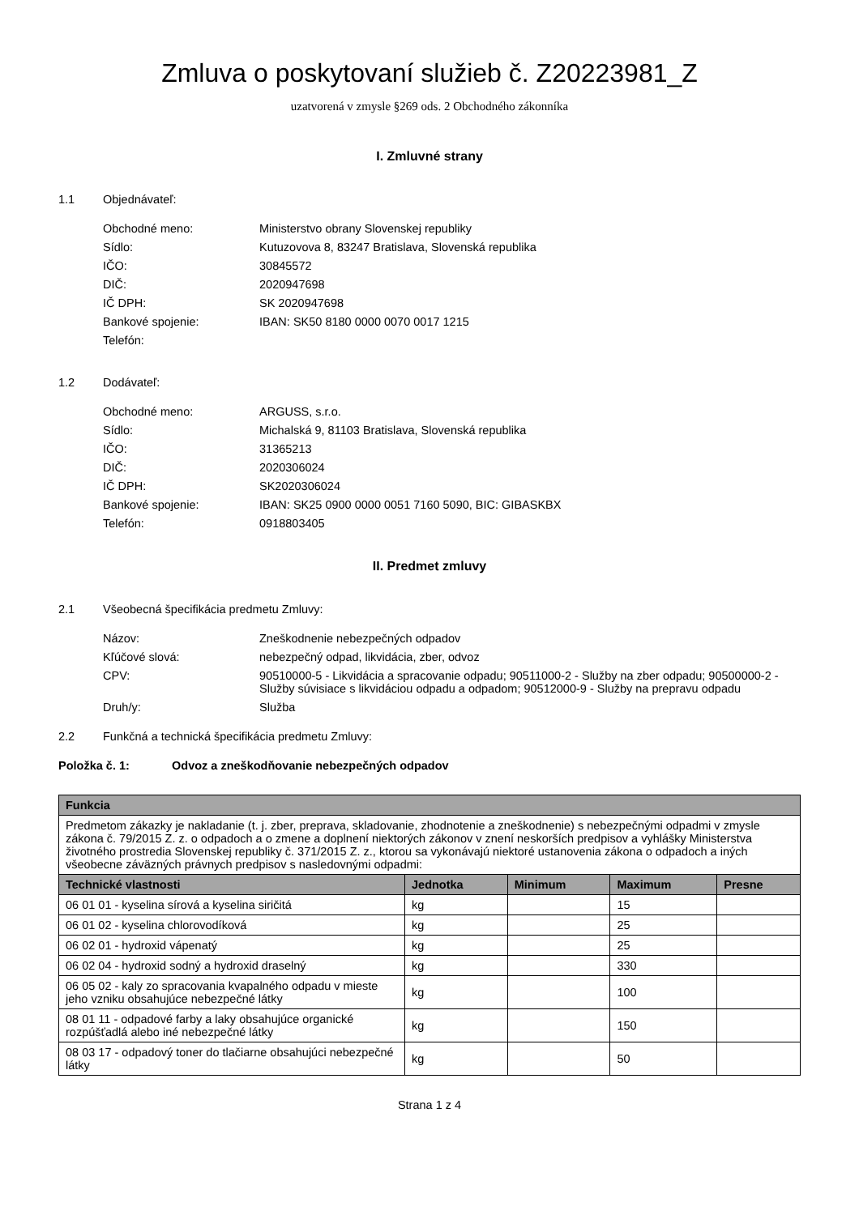Zmluva o poskytovaní služieb č. Z20223981_Z
uzatvorená v zmysle §269 ods. 2 Obchodného zákonníka
I. Zmluvné strany
1.1 Objednávateľ:
Obchodné meno:
Ministerstvo obrany Slovenskej republiky
Sídlo:
Kutuzovova 8, 83247 Bratislava, Slovenská republika
IČO:
30845572
DIČ:
2020947698
IČ DPH:
SK 2020947698
Bankové spojenie:
IBAN: SK50 8180 0000 0070 0017 1215
Telefón:
1.2 Dodávateľ:
Obchodné meno:
ARGUSS, s.r.o.
Sídlo:
Michalská 9, 81103 Bratislava, Slovenská republika
IČO:
31365213
DIČ:
2020306024
IČ DPH:
SK2020306024
Bankové spojenie:
IBAN: SK25 0900 0000 0051 7160 5090, BIC: GIBASKBX
Telefón:
0918803405
II. Predmet zmluvy
2.1 Všeobecná špecifikácia predmetu Zmluvy:
Názov:
Zneškodnenie nebezpečných odpadov
Kľúčové slová:
nebezpečný odpad, likvidácia, zber, odvoz
CPV:
90510000-5 - Likvidácia a spracovanie odpadu; 90511000-2 - Služby na zber odpadu; 90500000-2 - Služby súvisiace s likvidáciou odpadu a odpadom; 90512000-9 - Služby na prepravu odpadu
Druh/y:
Služba
2.2 Funkčná a technická špecifikácia predmetu Zmluvy:
Položka č. 1: Odvoz a zneškodňovanie nebezpečných odpadov
| Funkcia | | | | |
| --- | --- | --- | --- | --- |
| Predmetom zákazky je nakladanie (t. j. zber, preprava, skladovanie, zhodnotenie a zneškodnenie) s nebezpečnými odpadmi v zmysle zákona č. 79/2015 Z. z. o odpadoch a o zmene a doplnení niektorých zákonov v znení neskorších predpisov a vyhlášky Ministerstva životného prostredia Slovenskej republiky č. 371/2015 Z. z., ktorou sa vykonávajú niektoré ustanovenia zákona o odpadoch a iných všeobecne záväzných právnych predpisov s nasledovnými odpadmi: | | | | |
| Technické vlastnosti | Jednotka | Minimum | Maximum | Presne |
| 06 01 01 - kyselina sírová a kyselina siričitá | kg | | 15 | |
| 06 01 02 - kyselina chlorovodíková | kg | | 25 | |
| 06 02 01 - hydroxid vápenatý | kg | | 25 | |
| 06 02 04 - hydroxid sodný a hydroxid draselný | kg | | 330 | |
| 06 05 02 - kaly zo spracovania kvapalného odpadu v mieste jeho vzniku obsahujúce nebezpečné látky | kg | | 100 | |
| 08 01 11 - odpadové farby a laky obsahujúce organické rozpúšťadlá alebo iné nebezpečné látky | kg | | 150 | |
| 08 03 17 - odpadový toner do tlačiarne obsahujúci nebezpečné látky | kg | | 50 | |
Strana 1 z 4